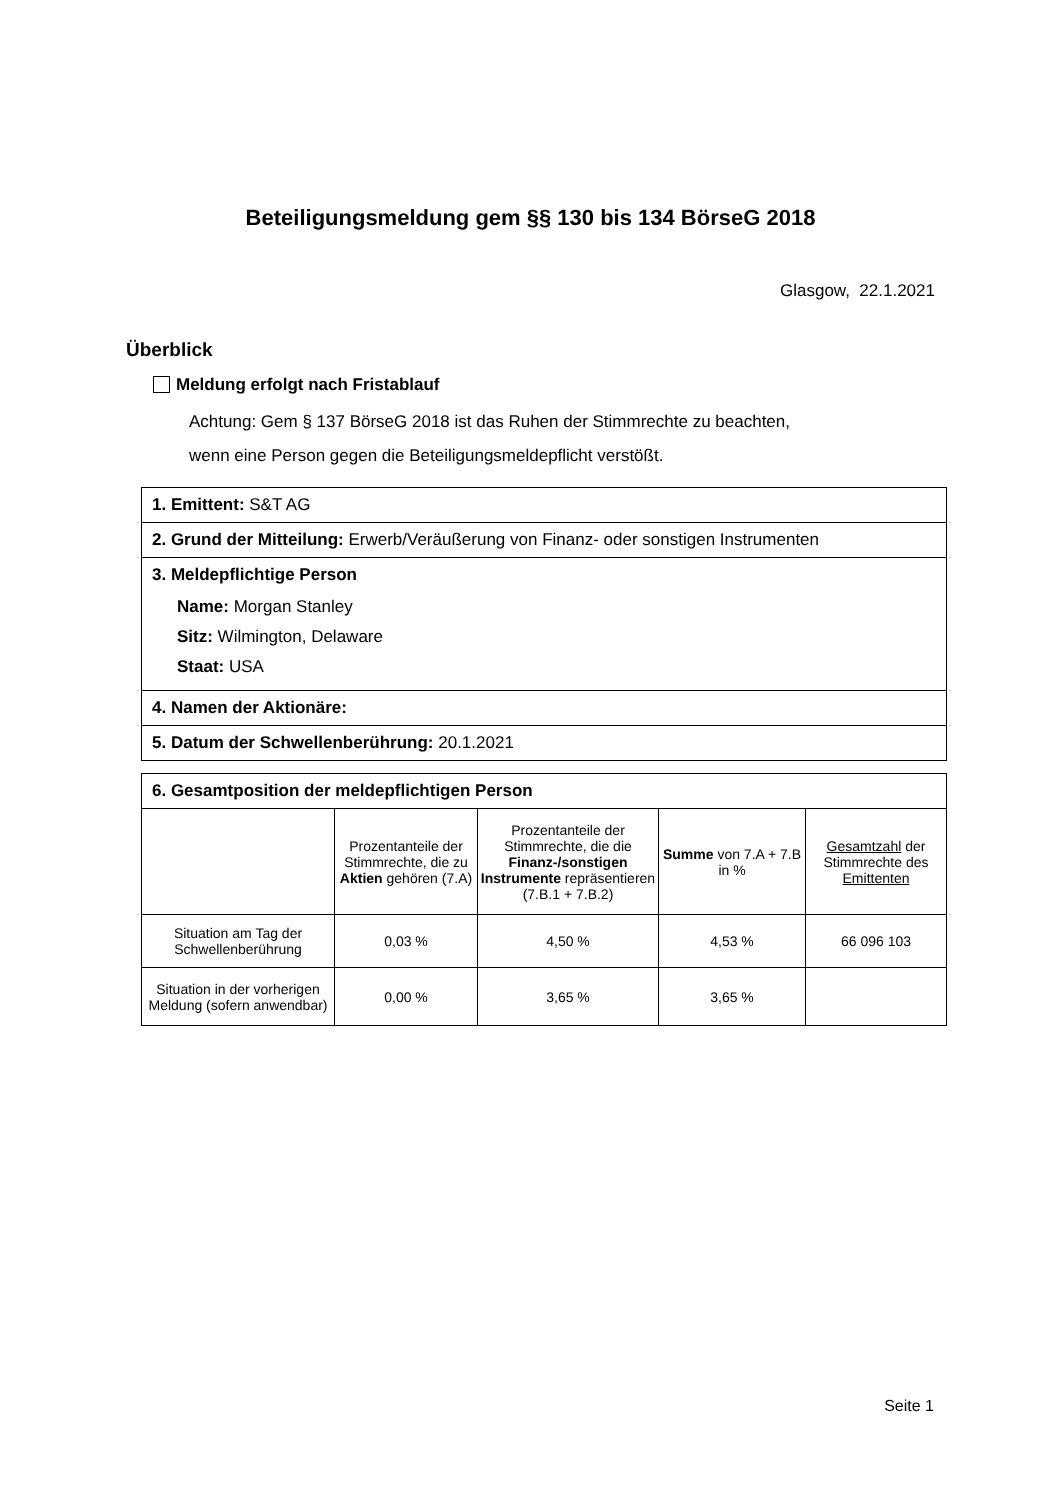Beteiligungsmeldung gem §§ 130 bis 134 BörseG 2018
Glasgow, 22.1.2021
Überblick
Meldung erfolgt nach Fristablauf
Achtung: Gem § 137 BörseG 2018 ist das Ruhen der Stimmrechte zu beachten,
wenn eine Person gegen die Beteiligungsmeldepflicht verstößt.
1. Emittent: S&T AG
2. Grund der Mitteilung: Erwerb/Veräußerung von Finanz- oder sonstigen Instrumenten
3. Meldepflichtige Person
Name: Morgan Stanley
Sitz: Wilmington, Delaware
Staat: USA
4. Namen der Aktionäre:
5. Datum der Schwellenberührung: 20.1.2021
| 6. Gesamtposition der meldepflichtigen Person | | | | |
| --- | --- | --- | --- | --- |
| | Prozentanteile der Stimmrechte, die zu Aktien gehören (7.A) | Prozentanteile der Stimmrechte, die die Finanz-/sonstigen Instrumente repräsentieren (7.B.1 + 7.B.2) | Summe von 7.A + 7.B in % | Gesamtzahl der Stimmrechte des Emittenten |
| Situation am Tag der Schwellenberührung | 0,03 % | 4,50 % | 4,53 % | 66 096 103 |
| Situation in der vorherigen Meldung (sofern anwendbar) | 0,00 % | 3,65 % | 3,65 % | |
Seite 1